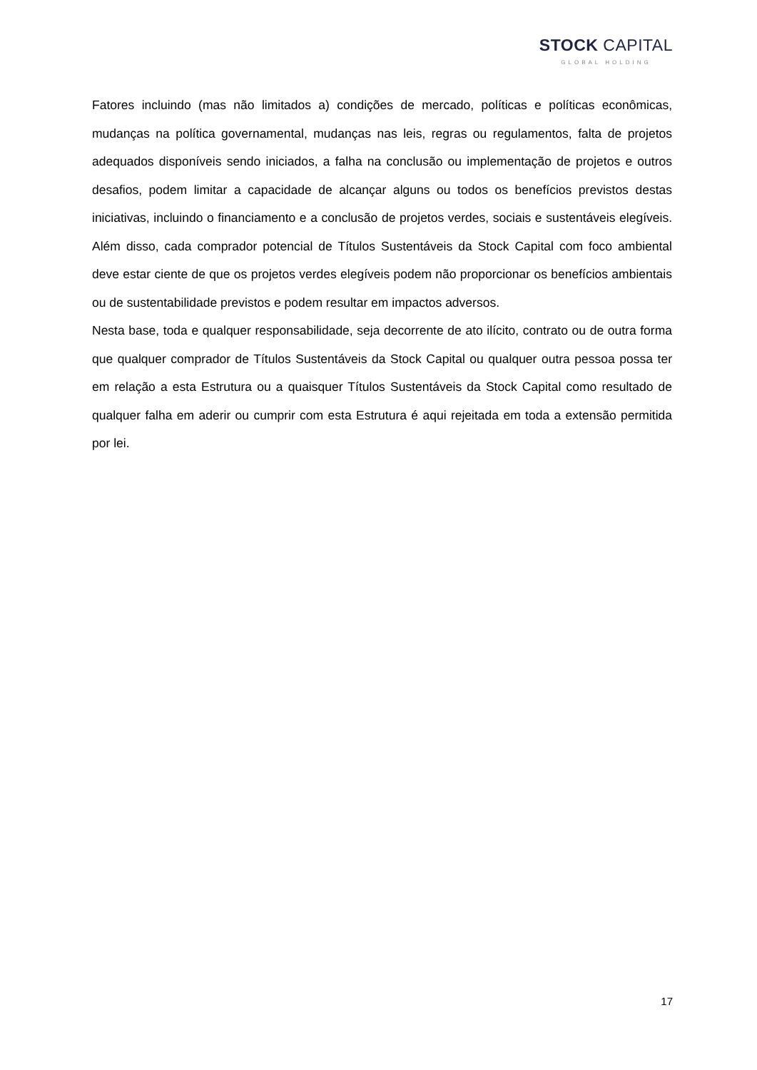STOCK CAPITAL
GLOBAL HOLDING
Fatores incluindo (mas não limitados a) condições de mercado, políticas e políticas econômicas, mudanças na política governamental, mudanças nas leis, regras ou regulamentos, falta de projetos adequados disponíveis sendo iniciados, a falha na conclusão ou implementação de projetos e outros desafios, podem limitar a capacidade de alcançar alguns ou todos os benefícios previstos destas iniciativas, incluindo o financiamento e a conclusão de projetos verdes, sociais e sustentáveis elegíveis. Além disso, cada comprador potencial de Títulos Sustentáveis da Stock Capital com foco ambiental deve estar ciente de que os projetos verdes elegíveis podem não proporcionar os benefícios ambientais ou de sustentabilidade previstos e podem resultar em impactos adversos.
Nesta base, toda e qualquer responsabilidade, seja decorrente de ato ilícito, contrato ou de outra forma que qualquer comprador de Títulos Sustentáveis da Stock Capital ou qualquer outra pessoa possa ter em relação a esta Estrutura ou a quaisquer Títulos Sustentáveis da Stock Capital como resultado de qualquer falha em aderir ou cumprir com esta Estrutura é aqui rejeitada em toda a extensão permitida por lei.
17